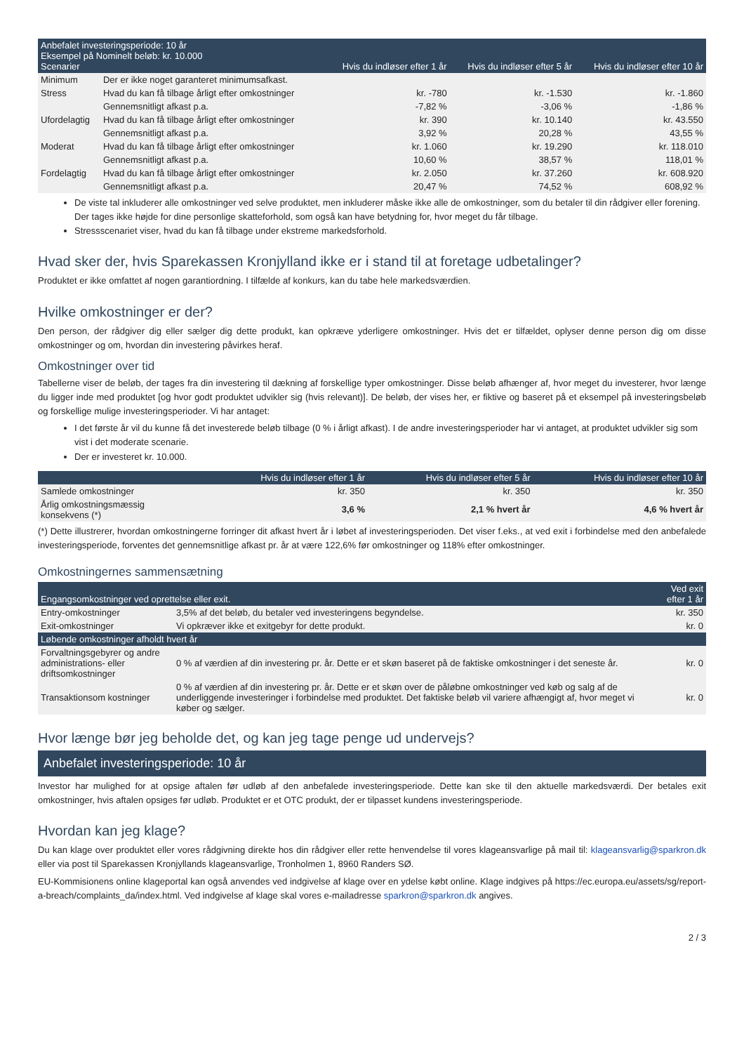| Anbefalet investeringsperiode: 10 år Eksempel på Nominelt beløb: kr. 10.000 Scenarier | | Hvis du indløser efter 1 år | Hvis du indløser efter 5 år | Hvis du indløser efter 10 år |
| --- | --- | --- | --- | --- |
| Minimum | Der er ikke noget garanteret minimumsafkast. | | | |
| Stress | Hvad du kan få tilbage årligt efter omkostninger | kr. -780 | kr. -1.530 | kr. -1.860 |
| | Gennemsnitligt afkast p.a. | -7,82 % | -3,06 % | -1,86 % |
| Ufordelagtig | Hvad du kan få tilbage årligt efter omkostninger | kr. 390 | kr. 10.140 | kr. 43.550 |
| | Gennemsnitligt afkast p.a. | 3,92 % | 20,28 % | 43,55 % |
| Moderat | Hvad du kan få tilbage årligt efter omkostninger | kr. 1.060 | kr. 19.290 | kr. 118.010 |
| | Gennemsnitligt afkast p.a. | 10,60 % | 38,57 % | 118,01 % |
| Fordelagtig | Hvad du kan få tilbage årligt efter omkostninger | kr. 2.050 | kr. 37.260 | kr. 608.920 |
| | Gennemsnitligt afkast p.a. | 20,47 % | 74,52 % | 608,92 % |
De viste tal inkluderer alle omkostninger ved selve produktet, men inkluderer måske ikke alle de omkostninger, som du betaler til din rådgiver eller forening. Der tages ikke højde for dine personlige skatteforhold, som også kan have betydning for, hvor meget du får tilbage.
Stressscenariet viser, hvad du kan få tilbage under ekstreme markedsforhold.
Hvad sker der, hvis Sparekassen Kronjylland ikke er i stand til at foretage udbetalinger?
Produktet er ikke omfattet af nogen garantiordning. I tilfælde af konkurs, kan du tabe hele markedsværdien.
Hvilke omkostninger er der?
Den person, der rådgiver dig eller sælger dig dette produkt, kan opkræve yderligere omkostninger. Hvis det er tilfældet, oplyser denne person dig om disse omkostninger og om, hvordan din investering påvirkes heraf.
Omkostninger over tid
Tabellerne viser de beløb, der tages fra din investering til dækning af forskellige typer omkostninger. Disse beløb afhænger af, hvor meget du investerer, hvor længe du ligger inde med produktet [og hvor godt produktet udvikler sig (hvis relevant)]. De beløb, der vises her, er fiktive og baseret på et eksempel på investeringsbeløb og forskellige mulige investeringsperioder. Vi har antaget:
I det første år vil du kunne få det investerede beløb tilbage (0 % i årligt afkast). I de andre investeringsperioder har vi antaget, at produktet udvikler sig som vist i det moderate scenarie.
Der er investeret kr. 10.000.
| | Hvis du indløser efter 1 år | Hvis du indløser efter 5 år | Hvis du indløser efter 10 år |
| --- | --- | --- | --- |
| Samlede omkostninger | kr. 350 | kr. 350 | kr. 350 |
| Årlig omkostningsmæssig konsekvens (*) | 3,6 % | 2,1 % hvert år | 4,6 % hvert år |
(*) Dette illustrerer, hvordan omkostningerne forringer dit afkast hvert år i løbet af investeringsperioden. Det viser f.eks., at ved exit i forbindelse med den anbefalede investeringsperiode, forventes det gennemsnitlige afkast pr. år at være 122,6% før omkostninger og 118% efter omkostninger.
Omkostningernes sammensætning
| Engangsomkostninger ved oprettelse eller exit. | | Ved exit efter 1 år |
| --- | --- | --- |
| Entry-omkostninger | 3,5% af det beløb, du betaler ved investeringens begyndelse. | kr. 350 |
| Exit-omkostninger | Vi opkræver ikke et exitgebyr for dette produkt. | kr. 0 |
| Løbende omkostninger afholdt hvert år | | |
| Forvaltningsgebyrer og andre administrations- eller driftsomkostninger | 0 % af værdien af din investering pr. år. Dette er et skøn baseret på de faktiske omkostninger i det seneste år. | kr. 0 |
| Transaktionsom kostninger | 0 % af værdien af din investering pr. år. Dette er et skøn over de påløbne omkostninger ved køb og salg af de underliggende investeringer i forbindelse med produktet. Det faktiske beløb vil variere afhængigt af, hvor meget vi køber og sælger. | kr. 0 |
Hvor længe bør jeg beholde det, og kan jeg tage penge ud undervejs?
Anbefalet investeringsperiode: 10 år
Investor har mulighed for at opsige aftalen før udløb af den anbefalede investeringsperiode. Dette kan ske til den aktuelle markedsværdi. Der betales exit omkostninger, hvis aftalen opsiges før udløb. Produktet er et OTC produkt, der er tilpasset kundens investeringsperiode.
Hvordan kan jeg klage?
Du kan klage over produktet eller vores rådgivning direkte hos din rådgiver eller rette henvendelse til vores klageansvarlige på mail til: klageansvarlig@sparkron.dk eller via post til Sparekassen Kronjyllands klageansvarlige, Tronholmen 1, 8960 Randers SØ.
EU-Kommisionens online klageportal kan også anvendes ved indgivelse af klage over en ydelse købt online. Klage indgives på https://ec.europa.eu/assets/sg/report-a-breach/complaints_da/index.html. Ved indgivelse af klage skal vores e-mailadresse sparkron@sparkron.dk angives.
2 / 3